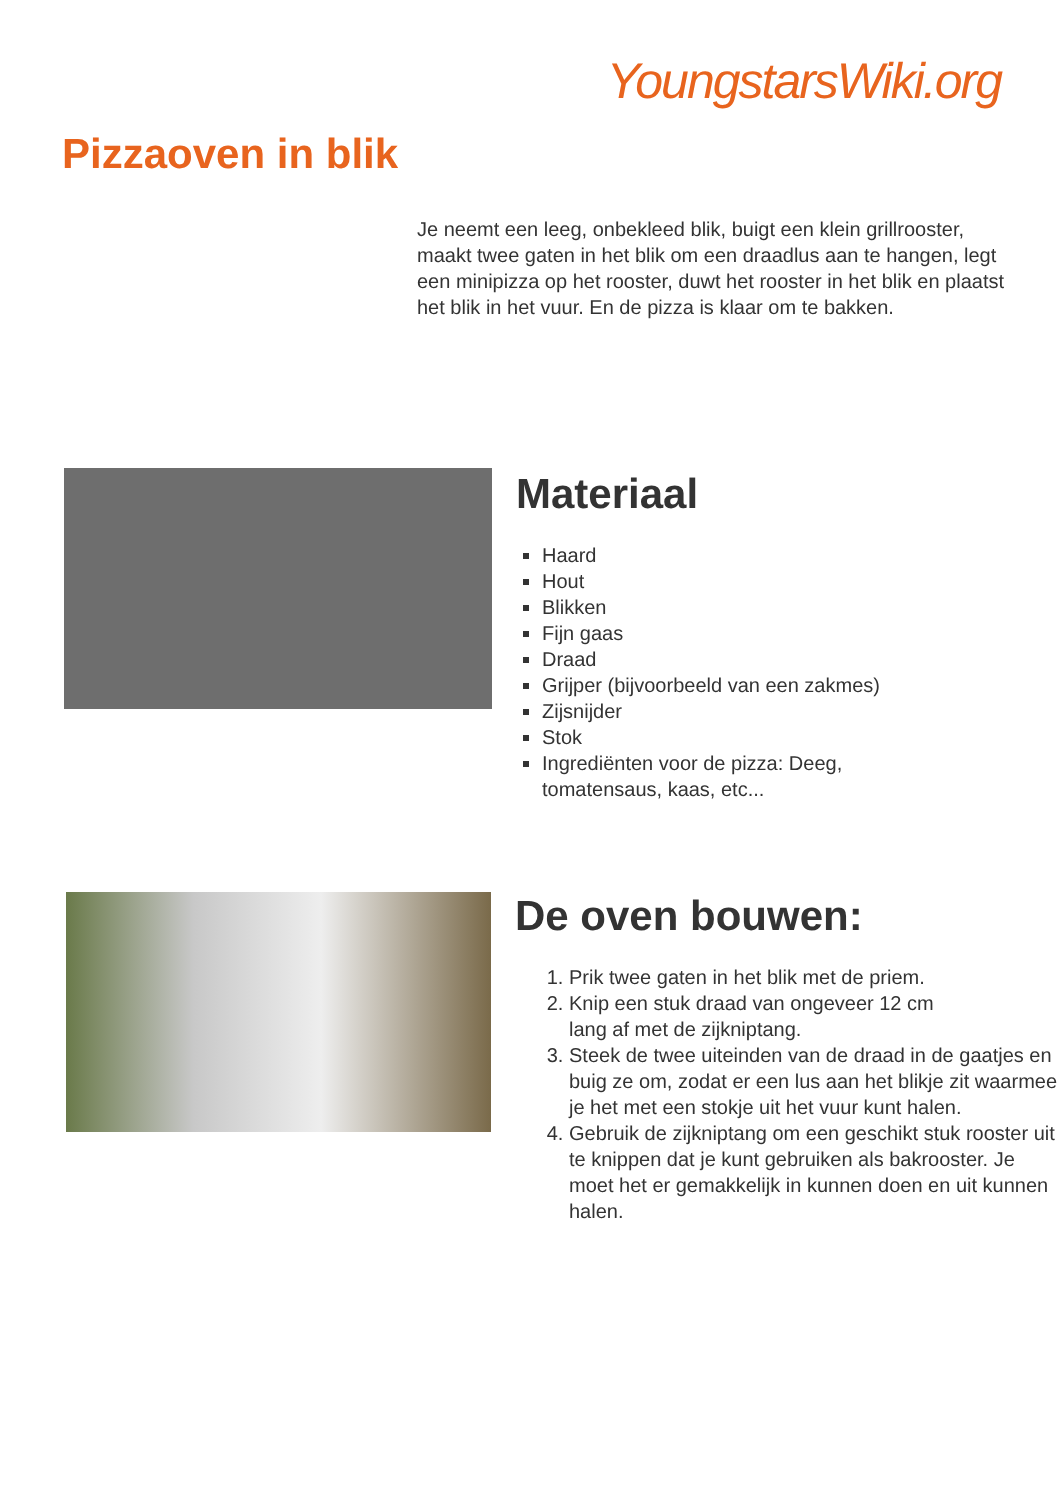YoungstarsWiki.org
Pizzaoven in blik
Je neemt een leeg, onbekleed blik, buigt een klein grillrooster, maakt twee gaten in het blik om een draadlus aan te hangen, legt een minipizza op het rooster, duwt het rooster in het blik en plaatst het blik in het vuur. En de pizza is klaar om te bakken.
Materiaal
Haard
Hout
Blikken
Fijn gaas
Draad
Grijper (bijvoorbeeld van een zakmes)
Zijsnijder
Stok
Ingrediënten voor de pizza: Deeg,
tomatensaus, kaas, etc...
De oven bouwen:
1. Prik twee gaten in het blik met de priem.
2. Knip een stuk draad van ongeveer 12 cm
lang af met de zijkniptang.
3. Steek de twee uiteinden van de draad in de gaatjes en buig ze om, zodat er een lus aan het blikje zit waarmee je het met een stokje uit het vuur kunt halen.
4. Gebruik de zijkniptang om een geschikt stuk rooster uit te knippen dat je kunt gebruiken als bakrooster. Je moet het er gemakkelijk in kunnen doen en uit kunnen halen.